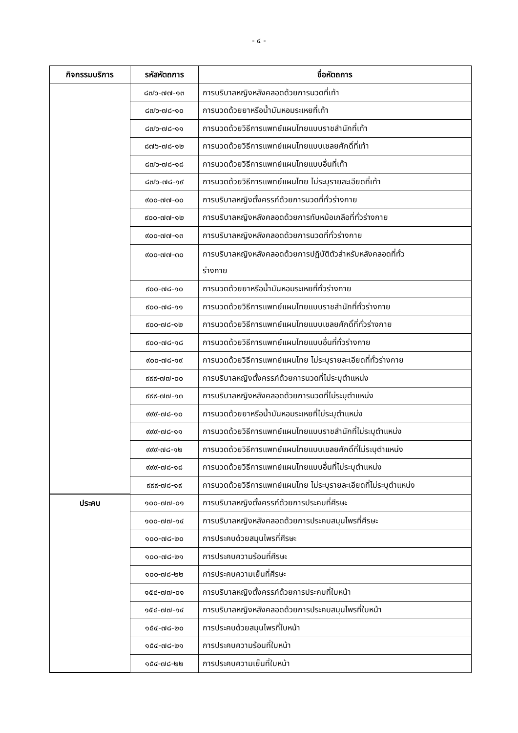- ๔ -
| กิจกรรมบริการ | รหัสหัตถการ | ชื่อหัตถการ |
| --- | --- | --- |
| | ๘๗๖-๗๗-๑๓ | การบริบาลหญิงหลังคลอดด้วยการนวดที่เท้า |
| | ๘๗๖-๗๘-๑๐ | การนวดด้วยยาหรือน้ำมันหอมระเหยที่เท้า |
| | ๘๗๖-๗๘-๑๑ | การนวดด้วยวิธีการแพทย์แผนไทยแบบราชสำนักที่เท้า |
| | ๘๗๖-๗๘-๑๒ | การนวดด้วยวิธีการแพทย์แผนไทยแบบเชลยศักดิ์ที่เท้า |
| | ๘๗๖-๗๘-๑๘ | การนวดด้วยวิธีการแพทย์แผนไทยแบบอื่นที่เท้า |
| | ๘๗๖-๗๘-๑๙ | การนวดด้วยวิธีการแพทย์แผนไทย ไม่ระบุรายละเอียดที่เท้า |
| | ๙๐๐-๗๗-๐๐ | การบริบาลหญิงตั้งครรภ์ด้วยการนวดที่ทั่วร่างกาย |
| | ๙๐๐-๗๗-๑๒ | การบริบาลหญิงหลังคลอดด้วยการทับหม้อเกลือที่ทั่วร่างกาย |
| | ๙๐๐-๗๗-๑๓ | การบริบาลหญิงหลังคลอดด้วยการนวดที่ทั่วร่างกาย |
| | ๙๐๐-๗๗-๓๐ | การบริบาลหญิงหลังคลอดด้วยการปฏิบัติตัวสำหรับหลังคลอดที่ทั่ว ร่างกาย |
| | ๙๐๐-๗๘-๑๐ | การนวดด้วยยาหรือน้ำมันหอมระเหยที่ทั่วร่างกาย |
| | ๙๐๐-๗๘-๑๑ | การนวดด้วยวิธีการแพทย์แผนไทยแบบราชสำนักที่ทั่วร่างกาย |
| | ๙๐๐-๗๘-๑๒ | การนวดด้วยวิธีการแพทย์แผนไทยแบบเชลยศักดิ์ที่ทั่วร่างกาย |
| | ๙๐๐-๗๘-๑๘ | การนวดด้วยวิธีการแพทย์แผนไทยแบบอื่นที่ทั่วร่างกาย |
| | ๙๐๐-๗๘-๑๙ | การนวดด้วยวิธีการแพทย์แผนไทย ไม่ระบุรายละเอียดที่ทั่วร่างกาย |
| | ๙๙๙-๗๗-๐๐ | การบริบาลหญิงตั้งครรภ์ด้วยการนวดที่ไม่ระบุตำแหน่ง |
| | ๙๙๙-๗๗-๑๓ | การบริบาลหญิงหลังคลอดด้วยการนวดที่ไม่ระบุตำแหน่ง |
| | ๙๙๙-๗๘-๑๐ | การนวดด้วยยาหรือน้ำมันหอมระเหยที่ไม่ระบุตำแหน่ง |
| | ๙๙๙-๗๘-๑๑ | การนวดด้วยวิธีการแพทย์แผนไทยแบบราชสำนักที่ไม่ระบุตำแหน่ง |
| | ๙๙๙-๗๘-๑๒ | การนวดด้วยวิธีการแพทย์แผนไทยแบบเชลยศักดิ์ที่ไม่ระบุตำแหน่ง |
| | ๙๙๙-๗๘-๑๘ | การนวดด้วยวิธีการแพทย์แผนไทยแบบอื่นที่ไม่ระบุตำแหน่ง |
| | ๙๙๙-๗๘-๑๙ | การนวดด้วยวิธีการแพทย์แผนไทย ไม่ระบุรายละเอียดที่ไม่ระบุตำแหน่ง |
| ประคบ | ๑๐๐-๗๗-๐๑ | การบริบาลหญิงตั้งครรภ์ด้วยการประคบที่ศีรษะ |
| | ๑๐๐-๗๗-๑๔ | การบริบาลหญิงหลังคลอดด้วยการประคบสมุนไพรที่ศีรษะ |
| | ๑๐๐-๗๘-๒๐ | การประคบด้วยสมุนไพรที่ศีรษะ |
| | ๑๐๐-๗๘-๒๑ | การประคบความร้อนที่ศีรษะ |
| | ๑๐๐-๗๘-๒๒ | การประคบความเย็นที่ศีรษะ |
| | ๑๕๔-๗๗-๐๑ | การบริบาลหญิงตั้งครรภ์ด้วยการประคบที่ใบหน้า |
| | ๑๕๔-๗๗-๑๔ | การบริบาลหญิงหลังคลอดด้วยการประคบสมุนไพรที่ใบหน้า |
| | ๑๕๔-๗๘-๒๐ | การประคบด้วยสมุนไพรที่ใบหน้า |
| | ๑๕๔-๗๘-๒๑ | การประคบความร้อนที่ใบหน้า |
| | ๑๕๔-๗๘-๒๒ | การประคบความเย็นที่ใบหน้า |